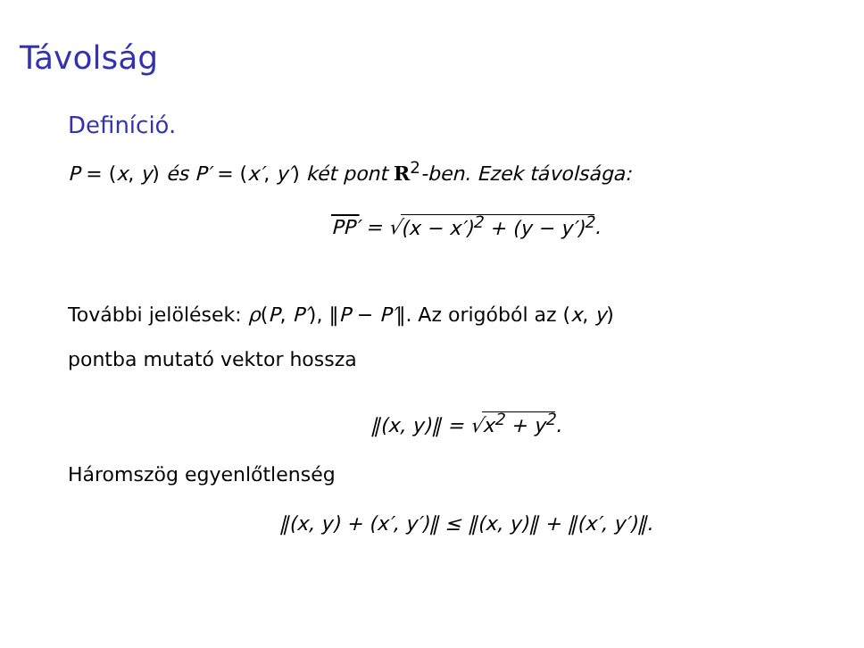Távolság
Definíció.
P = (x, y) és P′ = (x′, y′) két pont R<sup>2</sup>-ben. Ezek távolsága:
PP′ = √(x − x′)<sup>2</sup> + (y − y′)<sup>2</sup>.
További jelölések: ρ(P, P′), ‖P − P′‖. Az origóból az (x, y)
pontba mutató vektor hossza
‖(x, y)‖ = √x<sup>2</sup> + y<sup>2</sup>.
Háromszög egyenlőtlenség
‖(x, y) + (x′, y′)‖ ≤ ‖(x, y)‖ + ‖(x′, y′)‖.